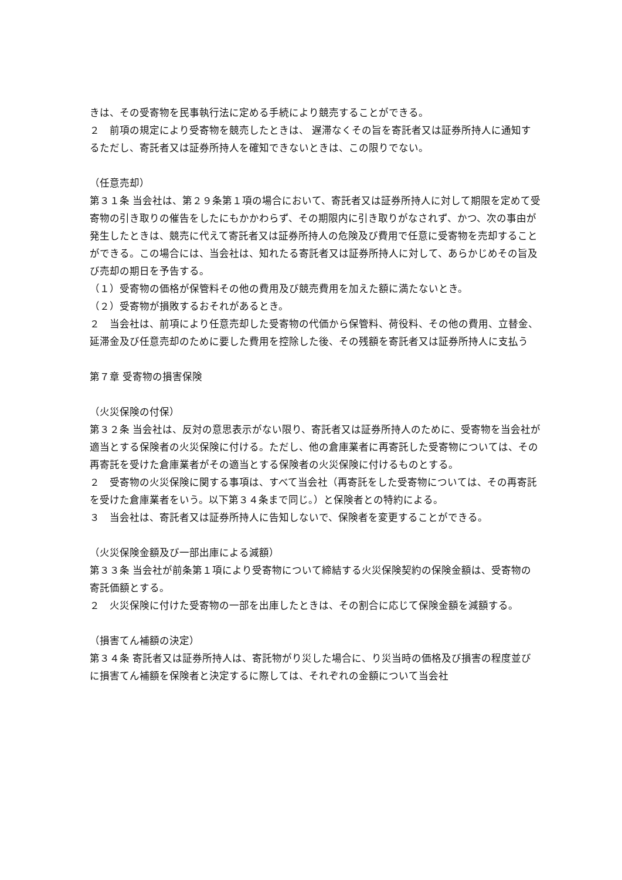きは、その受寄物を民事執行法に定める手続により競売することができる。
２　前項の規定により受寄物を競売したときは、 遅滞なくその旨を寄託者又は証券所持人に通知するただし、寄託者又は証券所持人を確知できないときは、この限りでない。
（任意売却）
第３１条 当会社は、第２９条第１項の場合において、寄託者又は証券所持人に対して期限を定めて受寄物の引き取りの催告をしたにもかかわらず、その期限内に引き取りがなされず、かつ、次の事由が発生したときは、競売に代えて寄託者又は証券所持人の危険及び費用で任意に受寄物を売却することができる。この場合には、当会社は、知れたる寄託者又は証券所持人に対して、あらかじめその旨及び売却の期日を予告する。
（１）受寄物の価格が保管料その他の費用及び競売費用を加えた額に満たないとき。
（２）受寄物が損敗するおそれがあるとき。
２　当会社は、前項により任意売却した受寄物の代価から保管料、荷役料、その他の費用、立替金、延滞金及び任意売却のために要した費用を控除した後、その残額を寄託者又は証券所持人に支払う
第７章 受寄物の損害保険
（火災保険の付保）
第３２条 当会社は、反対の意思表示がない限り、寄託者又は証券所持人のために、受寄物を当会社が適当とする保険者の火災保険に付ける。ただし、他の倉庫業者に再寄託した受寄物については、その再寄託を受けた倉庫業者がその適当とする保険者の火災保険に付けるものとする。
２　受寄物の火災保険に関する事項は、すべて当会社（再寄託をした受寄物については、その再寄託を受けた倉庫業者をいう。以下第３４条まで同じ。）と保険者との特約による。
３　当会社は、寄託者又は証券所持人に告知しないで、保険者を変更することができる。
（火災保険金額及び一部出庫による減額）
第３３条 当会社が前条第１項により受寄物について締結する火災保険契約の保険金額は、受寄物の寄託価額とする。
２　火災保険に付けた受寄物の一部を出庫したときは、その割合に応じて保険金額を減額する。
（損害てん補額の決定）
第３４条 寄託者又は証券所持人は、寄託物がり災した場合に、り災当時の価格及び損害の程度並びに損害てん補額を保険者と決定するに際しては、それぞれの金額について当会社